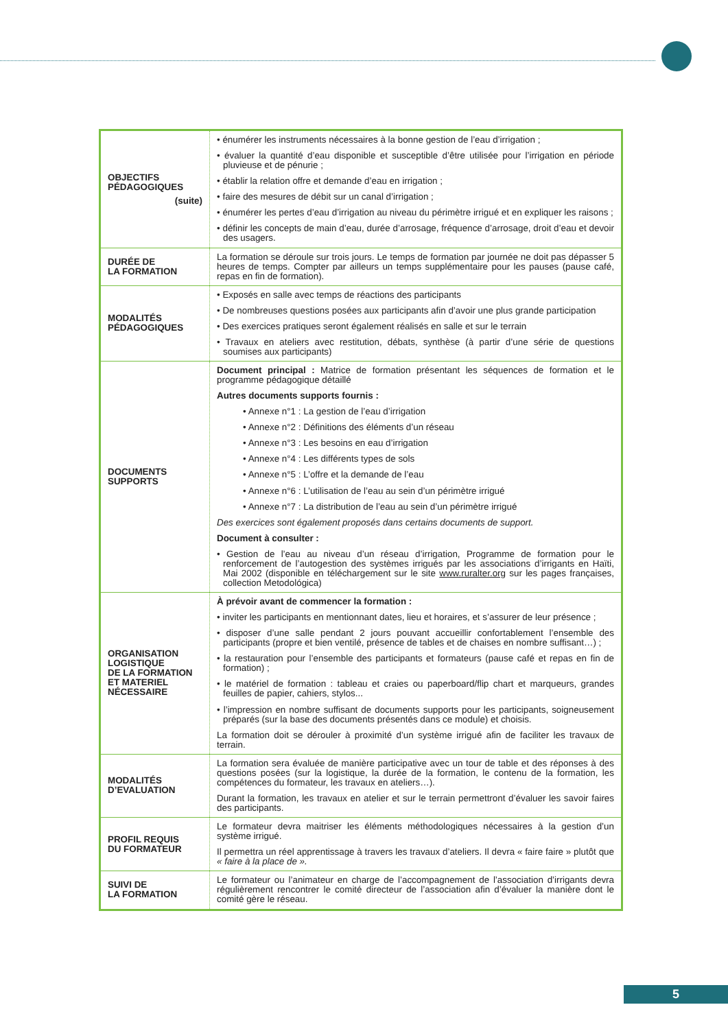| OBJECTIFS PÉDAGOGIQUES (suite) | • énumérer les instruments nécessaires à la bonne gestion de l’eau d’irrigation ; • évaluer la quantité d’eau disponible et susceptible d’être utilisée pour l’irrigation en période pluvieuse et de pénurie ; • établir la relation offre et demande d’eau en irrigation ; • faire des mesures de débit sur un canal d’irrigation ; • énumérer les pertes d’eau d’irrigation au niveau du périmètre irrigué et en expliquer les raisons ; • définir les concepts de main d’eau, durée d’arrosage, fréquence d’arrosage, droit d’eau et devoir des usagers. |
| DURÉE DE LA FORMATION | La formation se déroule sur trois jours. Le temps de formation par journée ne doit pas dépasser 5 heures de temps. Compter par ailleurs un temps supplémentaire pour les pauses (pause café, repas en fin de formation). |
| MODALITÉS PÉDAGOGIQUES | • Exposés en salle avec temps de réactions des participants • De nombreuses questions posées aux participants afin d’avoir une plus grande participation • Des exercices pratiques seront également réalisés en salle et sur le terrain • Travaux en ateliers avec restitution, débats, synthèse (à partir d’une série de questions soumises aux participants) |
| DOCUMENTS SUPPORTS | Document principal : Matrice de formation présentant les séquences de formation et le programme pédagogique détaillé Autres documents supports fournis : • Annexe n°1 : La gestion de l’eau d’irrigation • Annexe n°2 : Définitions des éléments d’un réseau • Annexe n°3 : Les besoins en eau d’irrigation • Annexe n°4 : Les différents types de sols • Annexe n°5 : L’offre et la demande de l’eau • Annexe n°6 : L’utilisation de l’eau au sein d’un périmètre irrigué • Annexe n°7 : La distribution de l’eau au sein d’un périmètre irrigué Des exercices sont également proposés dans certains documents de support. Document à consulter : • Gestion de l’eau au niveau d’un réseau d’irrigation, Programme de formation pour le renforcement de l’autogestion des systèmes irrigués par les associations d’irrigants en Haïti, Mai 2002 (disponible en téléchargement sur le site www.ruralter.org sur les pages françaises, collection Metodológica) |
| ORGANISATION LOGISTIQUE DE LA FORMATION ET MATERIEL NÉCESSAIRE | À prévoir avant de commencer la formation : • inviter les participants en mentionnant dates, lieu et horaires, et s’assurer de leur présence ; • disposer d’une salle pendant 2 jours pouvant accueillir confortablement l’ensemble des participants (propre et bien ventilé, présence de tables et de chaises en nombre suffisant…) ; • la restauration pour l’ensemble des participants et formateurs (pause café et repas en fin de formation) ; • le matériel de formation : tableau et craies ou paperboard/flip chart et marqueurs, grandes feuilles de papier, cahiers, stylos... • l’impression en nombre suffisant de documents supports pour les participants, soigneusement préparés (sur la base des documents présentés dans ce module) et choisis. La formation doit se dérouler à proximité d’un système irrigué afin de faciliter les travaux de terrain. |
| MODALITÉS D’EVALUATION | La formation sera évaluée de manière participative avec un tour de table et des réponses à des questions posées (sur la logistique, la durée de la formation, le contenu de la formation, les compétences du formateur, les travaux en ateliers…). Durant la formation, les travaux en atelier et sur le terrain permettront d’évaluer les savoir faires des participants. |
| PROFIL REQUIS DU FORMATEUR | Le formateur devra maitriser les éléments méthodologiques nécessaires à la gestion d’un système irrigué. Il permettra un réel apprentissage à travers les travaux d’ateliers. Il devra « faire faire » plutôt que « faire à la place de ». |
| SUIVI DE LA FORMATION | Le formateur ou l’animateur en charge de l’accompagnement de l’association d’irrigants devra régulièrement rencontrer le comité directeur de l’association afin d’évaluer la manière dont le comité gère le réseau. |
5